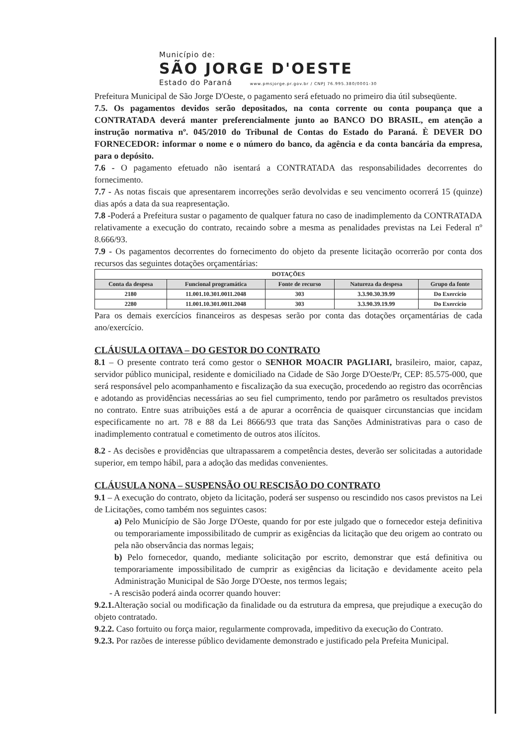Município de:
SÃO JORGE D'OESTE
Estado do Paraná www.pmsjorge.pr.gov.br / CNPJ 76.995.380/0001-30
Prefeitura Municipal de São Jorge D'Oeste, o pagamento será efetuado no primeiro dia útil subseqüente.
7.5. Os pagamentos devidos serão depositados, na conta corrente ou conta poupança que a CONTRATADA deverá manter preferencialmente junto ao BANCO DO BRASIL, em atenção a instrução normativa nº. 045/2010 do Tribunal de Contas do Estado do Paraná. È DEVER DO FORNECEDOR: informar o nome e o número do banco, da agência e da conta bancária da empresa, para o depósito.
7.6 - O pagamento efetuado não isentará a CONTRATADA das responsabilidades decorrentes do fornecimento.
7.7 - As notas fiscais que apresentarem incorreções serão devolvidas e seu vencimento ocorrerá 15 (quinze) dias após a data da sua reapresentação.
7.8 -Poderá a Prefeitura sustar o pagamento de qualquer fatura no caso de inadimplemento da CONTRATADA relativamente a execução do contrato, recaindo sobre a mesma as penalidades previstas na Lei Federal nº 8.666/93.
7.9 - Os pagamentos decorrentes do fornecimento do objeto da presente licitação ocorrerão por conta dos recursos das seguintes dotações orçamentárias:
| DOTAÇÕES | | | | |
| --- | --- | --- | --- | --- |
| Conta da despesa | Funcional programática | Fonte de recurso | Natureza da despesa | Grupo da fonte |
| 2180 | 11.001.10.301.0011.2048 | 303 | 3.3.90.30.39.99 | Do Exercício |
| 2280 | 11.001.10.301.0011.2048 | 303 | 3.3.90.39.19.99 | Do Exercício |
Para os demais exercícios financeiros as despesas serão por conta das dotações orçamentárias de cada ano/exercício.
CLÁUSULA OITAVA – DO GESTOR DO CONTRATO
8.1 – O presente contrato terá como gestor o SENHOR MOACIR PAGLIARI, brasileiro, maior, capaz, servidor público municipal, residente e domiciliado na Cidade de São Jorge D'Oeste/Pr, CEP: 85.575-000, que será responsável pelo acompanhamento e fiscalização da sua execução, procedendo ao registro das ocorrências e adotando as providências necessárias ao seu fiel cumprimento, tendo por parâmetro os resultados previstos no contrato. Entre suas atribuições está a de apurar a ocorrência de quaisquer circunstancias que incidam especificamente no art. 78 e 88 da Lei 8666/93 que trata das Sanções Administrativas para o caso de inadimplemento contratual e cometimento de outros atos ilícitos.
8.2 - As decisões e providências que ultrapassarem a competência destes, deverão ser solicitadas a autoridade superior, em tempo hábil, para a adoção das medidas convenientes.
CLÁUSULA NONA – SUSPENSÃO OU RESCISÃO DO CONTRATO
9.1 – A execução do contrato, objeto da licitação, poderá ser suspenso ou rescindido nos casos previstos na Lei de Licitações, como também nos seguintes casos:
a) Pelo Município de São Jorge D'Oeste, quando for por este julgado que o fornecedor esteja definitiva ou temporariamente impossibilitado de cumprir as exigências da licitação que deu origem ao contrato ou pela não observância das normas legais;
b) Pelo fornecedor, quando, mediante solicitação por escrito, demonstrar que está definitiva ou temporariamente impossibilitado de cumprir as exigências da licitação e devidamente aceito pela Administração Municipal de São Jorge D'Oeste, nos termos legais;
- A rescisão poderá ainda ocorrer quando houver:
9.2.1. Alteração social ou modificação da finalidade ou da estrutura da empresa, que prejudique a execução do objeto contratado.
9.2.2. Caso fortuito ou força maior, regularmente comprovada, impeditivo da execução do Contrato.
9.2.3. Por razões de interesse público devidamente demonstrado e justificado pela Prefeita Municipal.